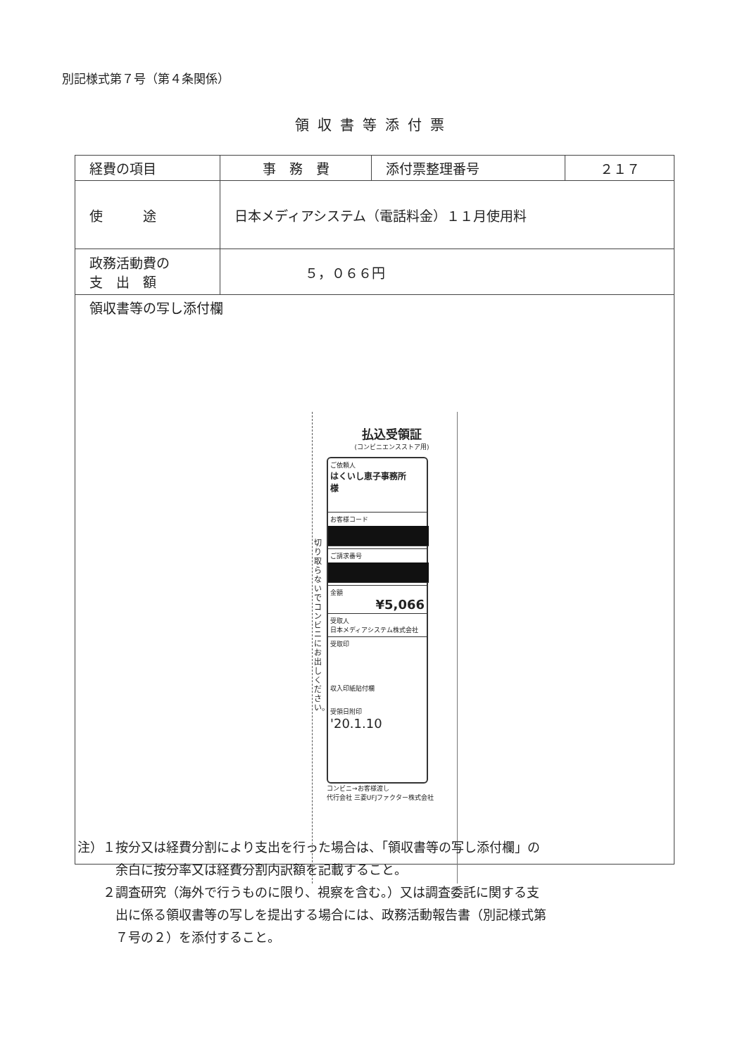別記様式第７号（第４条関係）
領収書等添付票
| 経費の項目 | 事 務 費 | 添付票整理番号 | ２１７ |
| 使 途 | 日本メディアシステム（電話料金）１１月使用料 | | |
| 政務活動費の 支 出 額 | ５，０６６円 | | |
| 領収書等の写し添付欄 払込受領証 (コンビニエンスストア用) ご依頼人 はくいし恵子事務所 様 お客様コード ご請求番号 金額 ¥5,066 受取人 日本メディアシステム株式会社 受取印 収入印紙貼付欄 受領日附印 '20.1.10 コンビニ→お客様渡し 代行会社 三菱UFJファクター株式会社 切り取らないでコンビニにお出しください。 | | | |
注）１按分又は経費分割により支出を行った場合は、「領収書等の写し添付欄」の
　　　余白に按分率又は経費分割内訳額を記載すること。
　　２調査研究（海外で行うものに限り、視察を含む。）又は調査委託に関する支
　　　出に係る領収書等の写しを提出する場合には、政務活動報告書（別記様式第
　　　７号の２）を添付すること。